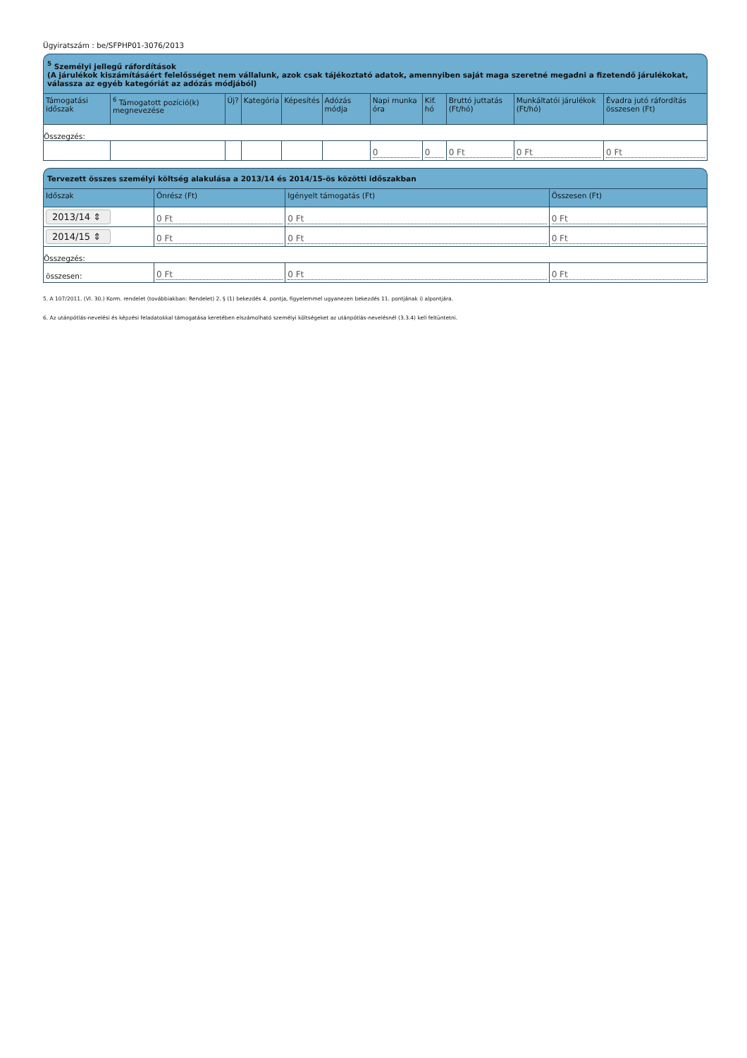Ügyiratszám : be/SFPHP01-3076/2013
<sup>5</sup> Személyi jellegű ráfordítások
(A járulékok kiszámításáért felelősséget nem vállalunk, azok csak tájékoztató adatok, amennyiben saját maga szeretné megadni a fizetendő járulékokat, válassza az egyéb kategóriát az adózás módjából)
| Támogatási időszak | <sup>6</sup> Támogatott pozíció(k) megnevezése | Új? | Kategória | Képesítés | Adózás módja | Napi munka óra | Kif. hó | Bruttó juttatás (Ft/hó) | Munkáltatói járulékok (Ft/hó) | Évadra jutó ráfordítás összesen (Ft) |
| --- | --- | --- | --- | --- | --- | --- | --- | --- | --- | --- |
| Összegzés: | | | | | | | | | | |
| | | | | | | 0 | 0 | 0 Ft | 0 Ft | 0 Ft |
Tervezett összes személyi költség alakulása a 2013/14 és 2014/15-ös közötti időszakban
| Időszak | Önrész (Ft) | Igényelt támogatás (Ft) | Összesen (Ft) |
| --- | --- | --- | --- |
| 2013/14 ⇕ | 0 Ft | 0 Ft | 0 Ft |
| 2014/15 ⇕ | 0 Ft | 0 Ft | 0 Ft |
| Összegzés: | | | |
| összesen: | 0 Ft | 0 Ft | 0 Ft |
5. A 107/2011. (VI. 30.) Korm. rendelet (továbbiakban: Rendelet) 2. § (1) bekezdés 4. pontja, figyelemmel ugyanezen bekezdés 11. pontjának i) alpontjára.
6. Az utánpótlás-nevelési és képzési feladatokkal támogatása keretében elszámolható személyi költségeket az utánpótlás-nevelésnél (3.3.4) kell feltüntetni.